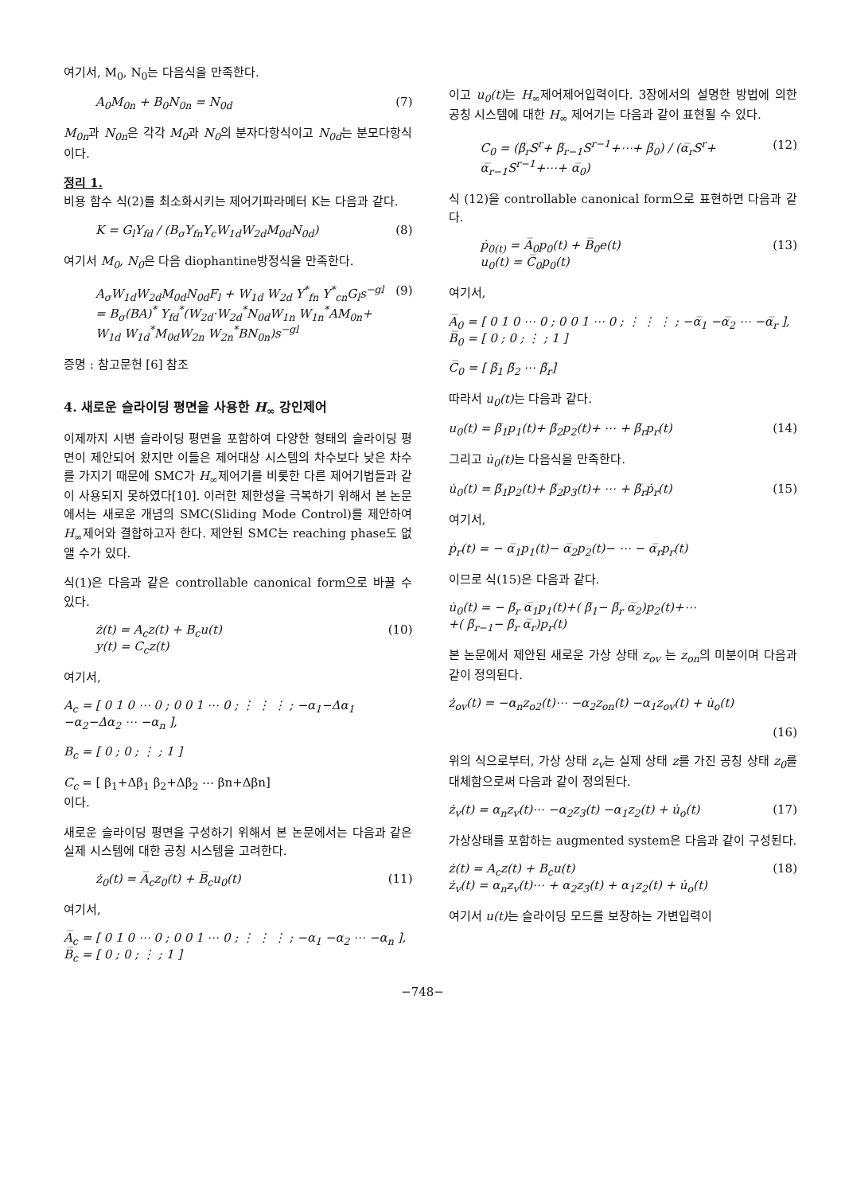여기서, M<sub>0</sub>, N<sub>0</sub>는 다음식을 만족한다.
A<sub>0</sub>M<sub>0n</sub> + B<sub>0</sub>N<sub>0n</sub> = N<sub>0d</sub> (7)
M<sub>0n</sub>과 N<sub>0n</sub>은 각각 M<sub>0</sub>과 N<sub>0</sub>의 분자다항식이고 N<sub>0d</sub>는 분모다항식이다.
정리 1.
비용 함수 식(2)를 최소화시키는 제어기파라메터 K는 다음과 같다.
K = G<sub>l</sub>Y<sub>fd</sub> / (B<sub>σ</sub>Y<sub>fn</sub>Y<sub>c</sub>W<sub>1d</sub>W<sub>2d</sub>M<sub>0d</sub>N<sub>0d</sub>) (8)
여기서 M<sub>0</sub>, N<sub>0</sub>은 다음 diophantine방정식을 만족한다.
A<sub>σ</sub>W<sub>1d</sub>W<sub>2d</sub>M<sub>0d</sub>N<sub>0d</sub>F<sub>l</sub> + W<sub>1d</sub> W<sub>2d</sub> Y<sup>*</sup><sub>fn</sub> Y<sup>*</sup><sub>cn</sub>G<sub>l</sub>s<sup>−gl</sup>
= B<sub>σ</sub>(BA)<sup>*</sup> Y<sub>fd</sub><sup>*</sup>(W<sub>2d</sub>·W<sub>2d</sub><sup>*</sup>N<sub>0d</sub>W<sub>1n</sub> W<sub>1n</sub><sup>*</sup>AM<sub>0n</sub>+
W<sub>1d</sub> W<sub>1d</sub><sup>*</sup>M<sub>0d</sub>W<sub>2n</sub> W<sub>2n</sub><sup>*</sup>BN<sub>0n</sub>)s<sup>−gl</sup> (9)
증명 : 참고문헌 [6] 참조
4. 새로운 슬라이딩 평면을 사용한 H<sub>∞</sub> 강인제어
이제까지 시변 슬라이딩 평면을 포함하여 다양한 형태의 슬라이딩 평면이 제안되어 왔지만 이들은 제어대상 시스템의 차수보다 낮은 차수를 가지기 때문에 SMC가 H<sub>∞</sub>제어기를 비롯한 다른 제어기법들과 같이 사용되지 못하였다[10]. 이러한 제한성을 극복하기 위해서 본 논문에서는 새로운 개념의 SMC(Sliding Mode Control)를 제안하여 H<sub>∞</sub>제어와 결합하고자 한다. 제안된 SMC는 reaching phase도 없앨 수가 있다.
식(1)은 다음과 같은 controllable canonical form으로 바꿀 수 있다.
ż(t) = A<sub>c</sub>z(t) + B<sub>c</sub>u(t)
y(t) = C<sub>c</sub>z(t) (10)
여기서,
A<sub>c</sub> = [ 0 1 0 ⋯ 0 ; 0 0 1 ⋯ 0 ; ⋮ ⋮ ⋮ ; −α<sub>1</sub>−Δα<sub>1</sub> −α<sub>2</sub>−Δα<sub>2</sub> ⋯ −α<sub>n</sub> ],
B<sub>c</sub> = [ 0 ; 0 ; ⋮ ; 1 ]
C<sub>c</sub> = [ β<sub>1</sub>+Δβ<sub>1</sub> β<sub>2</sub>+Δβ<sub>2</sub> ⋯ βn+Δβn]
이다.
새로운 슬라이딩 평면을 구성하기 위해서 본 논문에서는 다음과 같은 실제 시스템에 대한 공칭 시스템을 고려한다.
ż<sub>0</sub>(t) = A̅<sub>c</sub>z<sub>0</sub>(t) + B̅<sub>c</sub>u<sub>0</sub>(t) (11)
여기서,
A̅<sub>c</sub> = [ 0 1 0 ⋯ 0 ; 0 0 1 ⋯ 0 ; ⋮ ⋮ ⋮ ; −α<sub>1</sub> −α<sub>2</sub> ⋯ −α<sub>n</sub> ], B̅<sub>c</sub> = [ 0 ; 0 ; ⋮ ; 1 ]
이고 u<sub>0</sub>(t) 는 H<sub>∞</sub>제어제어입력이다. 3장에서의 설명한 방법에 의한 공칭 시스템에 대한 H<sub>∞</sub> 제어기는 다음과 같이 표현될 수 있다.
C<sub>0</sub> = (β̅<sub>r</sub>S<sup>r</sup>+ β̅<sub>r−1</sub>S<sup>r−1</sup>+⋯+ β̅<sub>0</sub>) / (α̅<sub>r</sub>S<sup>r</sup>+ α̅<sub>r−1</sub>S<sup>r−1</sup>+⋯+ α̅<sub>0</sub>) (12)
식 (12)을 controllable canonical form으로 표현하면 다음과 같다.
ṗ<sub>0(t)</sub> = A̅<sub>0</sub>p<sub>0</sub>(t) + B̅<sub>0</sub>e(t)
u<sub>0</sub>(t) = C̅<sub>0</sub>p<sub>0</sub>(t) (13)
여기서,
A̅<sub>0</sub> = [ 0 1 0 ⋯ 0 ; 0 0 1 ⋯ 0 ; ⋮ ⋮ ⋮ ; −α̅<sub>1</sub> −α̅<sub>2</sub> ⋯ −α̅<sub>r</sub> ], B̅<sub>0</sub> = [ 0 ; 0 ; ⋮ ; 1 ]
C̅<sub>0</sub> = [ β̅<sub>1</sub> β̅<sub>2</sub> ⋯ β̅<sub>r</sub>]
따라서 u<sub>0</sub>(t) 는 다음과 같다.
u<sub>0</sub>(t) = β̅<sub>1</sub>p<sub>1</sub>(t)+ β̅<sub>2</sub>p<sub>2</sub>(t)+ ⋯ + β̅<sub>r</sub>p<sub>r</sub>(t) (14)
그리고 u̇<sub>0</sub>(t) 는 다음식을 만족한다.
u̇<sub>0</sub>(t) = β̅<sub>1</sub>p<sub>2</sub>(t)+ β̅<sub>2</sub>p<sub>3</sub>(t)+ ⋯ + β̅<sub>r</sub>ṗ<sub>r</sub>(t) (15)
여기서,
ṗ<sub>r</sub>(t) = − α̅<sub>1</sub>p<sub>1</sub>(t)− α̅<sub>2</sub>p<sub>2</sub>(t)− ⋯ − α̅<sub>r</sub>p<sub>r</sub>(t)
이므로 식(15)은 다음과 같다.
u̇<sub>0</sub>(t) = − β̅<sub>r</sub> α̅<sub>1</sub>p<sub>1</sub>(t)+( β̅<sub>1</sub>− β̅<sub>r</sub> α̅<sub>2</sub>)p<sub>2</sub>(t)+⋯
+( β̅<sub>r−1</sub>− β̅<sub>r</sub> α̅<sub>r</sub>)p<sub>r</sub>(t)
본 논문에서 제안된 새로운 가상 상태 z<sub>ov</sub> 는 z<sub>on</sub>의 미분이며 다음과 같이 정의된다.
ż<sub>ov</sub>(t) = −α<sub>n</sub>z<sub>o2</sub>(t)⋯ −α<sub>2</sub>z<sub>on</sub>(t) −α<sub>1</sub>z<sub>ov</sub>(t) + u̇<sub>o</sub>(t)
(16)
위의 식으로부터, 가상 상태 z<sub>v</sub>는 실제 상태 z를 가진 공칭 상태 z<sub>0</sub>를 대체함으로써 다음과 같이 정의된다.
ż<sub>v</sub>(t) = α<sub>n</sub>z<sub>v</sub>(t)⋯ −α<sub>2</sub>z<sub>3</sub>(t) −α<sub>1</sub>z<sub>2</sub>(t) + u̇<sub>o</sub>(t) (17)
가상상태를 포함하는 augmented system은 다음과 같이 구성된다.
ż(t) = A<sub>c</sub>z(t) + B<sub>c</sub>u(t)
ż<sub>v</sub>(t) = α<sub>n</sub>z<sub>v</sub>(t)⋯ + α<sub>2</sub>z<sub>3</sub>(t) + α<sub>1</sub>z<sub>2</sub>(t) + u̇<sub>o</sub>(t) (18)
여기서 u(t) 는 슬라이딩 모드를 보장하는 가변입력이
−748−